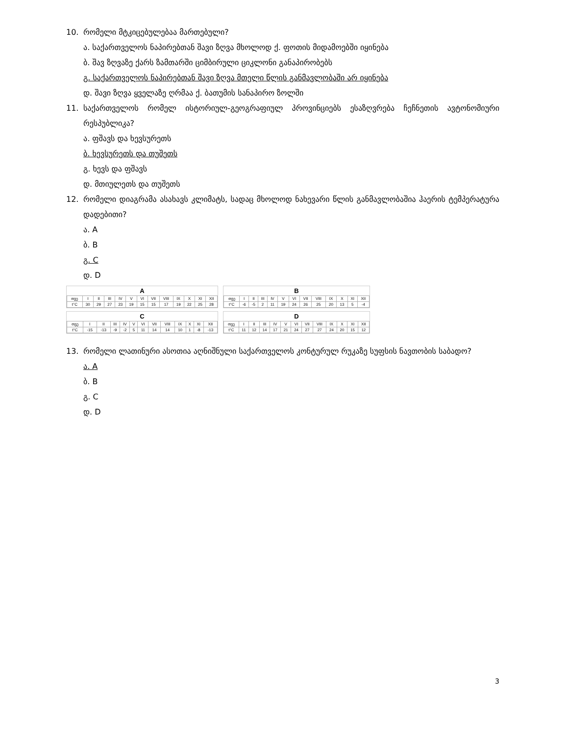10. რომელი მტკიცებულებაა მართებული?
ა. საქართველოს ნაპირებთან შავი ზღვა მხოლოდ ქ. ფოთის მიდამოებში იყინება
ბ. შავ ზღვაზე ქარს ზამთარში ციმბირული ციკლონი განაპირობებს
გ. საქართველოს ნაპირებთან შავი ზღვა მთელი წლის განმავლობაში არ იყინება
დ. შავი ზღვა ყველაზე ღრმაა ქ. ბათუმის სანაპირო ზოლში
11. საქართველოს რომელ ისტორიულ-გეოგრაფიულ პროვინციებს ესაზღვრება ჩეჩნეთის ავტონომიური რესპუბლიკა?
ა. ფშავს და ხევსურეთს
ბ. ხევსურეთს და თუშეთს
გ. ხევს და ფშავს
დ. მთიულეთს და თუშეთს
12. რომელი დიაგრამა ასახავს კლიმატს, სადაც მხოლოდ ნახევარი წლის განმავლობაშია ჰაერის ტემპერატურა დადებითი?
ა. A
ბ. B
გ. C
დ. D
A
| თვე | I | II | III | IV | V | VI | VII | VIII | IX | X | XI | XII |
| t°C | 30 | 29 | 27 | 23 | 19 | 15 | 15 | 17 | 19 | 22 | 25 | 28 |
B
| თვე | I | II | III | IV | V | VI | VII | VIII | IX | X | XI | XII |
| t°C | -6 | -5 | 2 | 11 | 19 | 24 | 26 | 25 | 20 | 13 | 5 | -4 |
C
| თვე | I | II | III | IV | V | VI | VII | VIII | IX | X | XI | XII |
| t°C | -15 | -13 | -9 | -2 | 5 | 11 | 14 | 14 | 10 | 1 | -8 | -13 |
D
| თვე | I | II | III | IV | V | VI | VII | VIII | IX | X | XI | XII |
| t°C | 11 | 12 | 14 | 17 | 21 | 24 | 27 | 27 | 24 | 20 | 15 | 12 |
13. რომელი ლათინური ასოთია აღნიშნული საქართველოს კონტურულ რუკაზე სუფსის ნავთობის საბადო?
ა. A
ბ. B
გ. C
დ. D
3